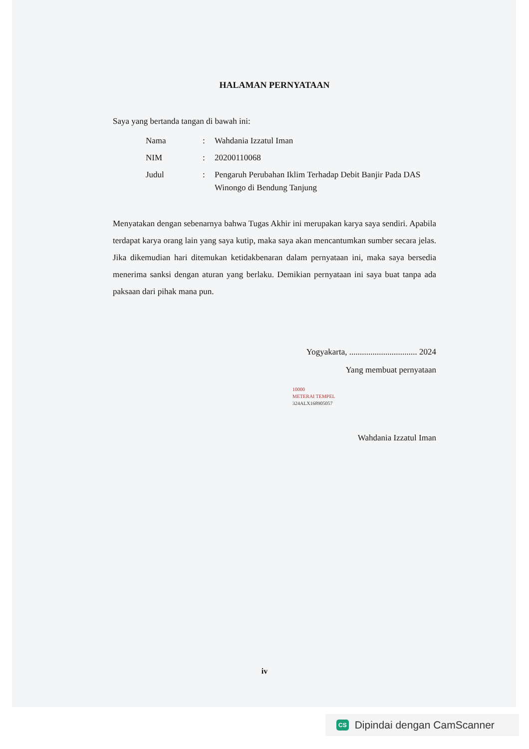HALAMAN PERNYATAAN
Saya yang bertanda tangan di bawah ini:
| Nama | : | Wahdania Izzatul Iman |
| NIM | : | 20200110068 |
| Judul | : | Pengaruh Perubahan Iklim Terhadap Debit Banjir Pada DAS Winongo di Bendung Tanjung |
Menyatakan dengan sebenarnya bahwa Tugas Akhir ini merupakan karya saya sendiri. Apabila terdapat karya orang lain yang saya kutip, maka saya akan mencantumkan sumber secara jelas. Jika dikemudian hari ditemukan ketidakbenaran dalam pernyataan ini, maka saya bersedia menerima sanksi dengan aturan yang berlaku. Demikian pernyataan ini saya buat tanpa ada paksaan dari pihak mana pun.
Yogyakarta, ................................ 2024
Yang membuat pernyataan
10000
METERAI TEMPEL
324ALX168905057
Wahdania Izzatul Iman
iv
CS Dipindai dengan CamScanner